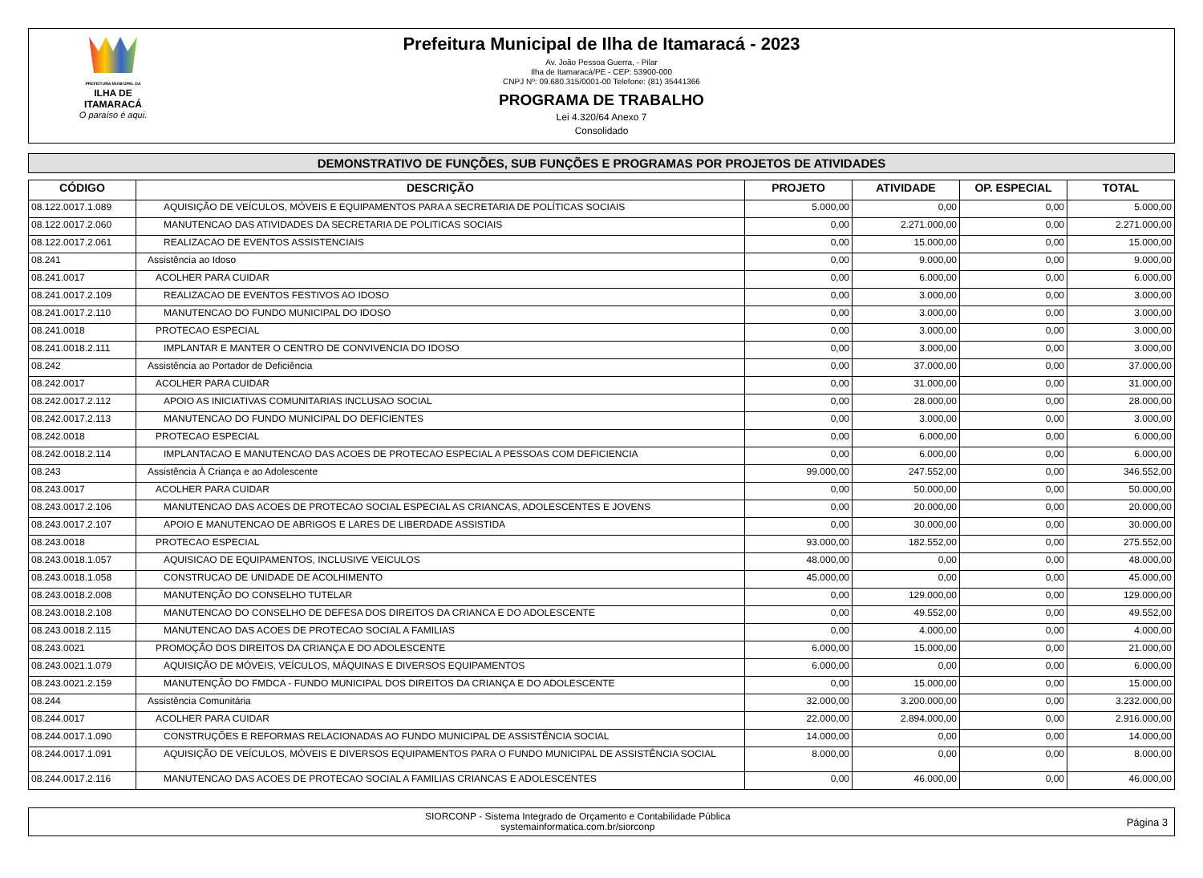PREFEITURA MUNICIPAL DA
ILHA DE ITAMARACÁ
O paraíso é aqui.
Prefeitura Municipal de Ilha de Itamaracá - 2023
Av. João Pessoa Guerra, - Pilar
Ilha de Itamaracá/PE - CEP: 53900-000
CNPJ Nº: 09.680.315/0001-00 Telefone: (81) 35441366
PROGRAMA DE TRABALHO
Lei 4.320/64 Anexo 7
Consolidado
DEMONSTRATIVO DE FUNÇÕES, SUB FUNÇÕES E PROGRAMAS POR PROJETOS DE ATIVIDADES
| CÓDIGO | DESCRIÇÃO | PROJETO | ATIVIDADE | OP. ESPECIAL | TOTAL |
| --- | --- | --- | --- | --- | --- |
| 08.122.0017.1.089 | AQUISIÇÃO DE VEÍCULOS, MÓVEIS E EQUIPAMENTOS PARA A SECRETARIA DE POLÍTICAS SOCIAIS | 5.000,00 | 0,00 | 0,00 | 5.000,00 |
| 08.122.0017.2.060 | MANUTENCAO DAS ATIVIDADES DA SECRETARIA DE POLITICAS SOCIAIS | 0,00 | 2.271.000,00 | 0,00 | 2.271.000,00 |
| 08.122.0017.2.061 | REALIZACAO DE EVENTOS ASSISTENCIAIS | 0,00 | 15.000,00 | 0,00 | 15.000,00 |
| 08.241 | Assistência ao Idoso | 0,00 | 9.000,00 | 0,00 | 9.000,00 |
| 08.241.0017 | ACOLHER PARA CUIDAR | 0,00 | 6.000,00 | 0,00 | 6.000,00 |
| 08.241.0017.2.109 | REALIZACAO DE EVENTOS FESTIVOS AO IDOSO | 0,00 | 3.000,00 | 0,00 | 3.000,00 |
| 08.241.0017.2.110 | MANUTENCAO DO FUNDO MUNICIPAL DO IDOSO | 0,00 | 3.000,00 | 0,00 | 3.000,00 |
| 08.241.0018 | PROTECAO ESPECIAL | 0,00 | 3.000,00 | 0,00 | 3.000,00 |
| 08.241.0018.2.111 | IMPLANTAR E MANTER O CENTRO DE CONVIVENCIA DO IDOSO | 0,00 | 3.000,00 | 0,00 | 3.000,00 |
| 08.242 | Assistência ao Portador de Deficiência | 0,00 | 37.000,00 | 0,00 | 37.000,00 |
| 08.242.0017 | ACOLHER PARA CUIDAR | 0,00 | 31.000,00 | 0,00 | 31.000,00 |
| 08.242.0017.2.112 | APOIO AS INICIATIVAS COMUNITARIAS INCLUSAO SOCIAL | 0,00 | 28.000,00 | 0,00 | 28.000,00 |
| 08.242.0017.2.113 | MANUTENCAO DO FUNDO MUNICIPAL DO DEFICIENTES | 0,00 | 3.000,00 | 0,00 | 3.000,00 |
| 08.242.0018 | PROTECAO ESPECIAL | 0,00 | 6.000,00 | 0,00 | 6.000,00 |
| 08.242.0018.2.114 | IMPLANTACAO E MANUTENCAO DAS ACOES DE PROTECAO ESPECIAL A PESSOAS COM DEFICIENCIA | 0,00 | 6.000,00 | 0,00 | 6.000,00 |
| 08.243 | Assistência À Criança e ao Adolescente | 99.000,00 | 247.552,00 | 0,00 | 346.552,00 |
| 08.243.0017 | ACOLHER PARA CUIDAR | 0,00 | 50.000,00 | 0,00 | 50.000,00 |
| 08.243.0017.2.106 | MANUTENCAO DAS ACOES DE PROTECAO SOCIAL ESPECIAL AS CRIANCAS, ADOLESCENTES E JOVENS | 0,00 | 20.000,00 | 0,00 | 20.000,00 |
| 08.243.0017.2.107 | APOIO E MANUTENCAO DE ABRIGOS E LARES DE LIBERDADE ASSISTIDA | 0,00 | 30.000,00 | 0,00 | 30.000,00 |
| 08.243.0018 | PROTECAO ESPECIAL | 93.000,00 | 182.552,00 | 0,00 | 275.552,00 |
| 08.243.0018.1.057 | AQUISICAO DE EQUIPAMENTOS, INCLUSIVE VEICULOS | 48.000,00 | 0,00 | 0,00 | 48.000,00 |
| 08.243.0018.1.058 | CONSTRUCAO DE UNIDADE DE ACOLHIMENTO | 45.000,00 | 0,00 | 0,00 | 45.000,00 |
| 08.243.0018.2.008 | MANUTENÇÃO DO CONSELHO TUTELAR | 0,00 | 129.000,00 | 0,00 | 129.000,00 |
| 08.243.0018.2.108 | MANUTENCAO DO CONSELHO DE DEFESA DOS DIREITOS DA CRIANCA E DO ADOLESCENTE | 0,00 | 49.552,00 | 0,00 | 49.552,00 |
| 08.243.0018.2.115 | MANUTENCAO DAS ACOES DE PROTECAO SOCIAL A FAMILIAS | 0,00 | 4.000,00 | 0,00 | 4.000,00 |
| 08.243.0021 | PROMOÇÃO DOS DIREITOS DA CRIANÇA E DO ADOLESCENTE | 6.000,00 | 15.000,00 | 0,00 | 21.000,00 |
| 08.243.0021.1.079 | AQUISIÇÃO DE MÓVEIS, VEÍCULOS, MÁQUINAS E DIVERSOS EQUIPAMENTOS | 6.000,00 | 0,00 | 0,00 | 6.000,00 |
| 08.243.0021.2.159 | MANUTENÇÃO DO FMDCA - FUNDO MUNICIPAL DOS DIREITOS DA CRIANÇA E DO ADOLESCENTE | 0,00 | 15.000,00 | 0,00 | 15.000,00 |
| 08.244 | Assistência Comunitária | 32.000,00 | 3.200.000,00 | 0,00 | 3.232.000,00 |
| 08.244.0017 | ACOLHER PARA CUIDAR | 22.000,00 | 2.894.000,00 | 0,00 | 2.916.000,00 |
| 08.244.0017.1.090 | CONSTRUÇÕES E REFORMAS RELACIONADAS AO FUNDO MUNICIPAL DE ASSISTÊNCIA SOCIAL | 14.000,00 | 0,00 | 0,00 | 14.000,00 |
| 08.244.0017.1.091 | AQUISIÇÃO DE VEÍCULOS, MÓVEIS E DIVERSOS EQUIPAMENTOS PARA O FUNDO MUNICIPAL DE ASSISTÊNCIA SOCIAL | 8.000,00 | 0,00 | 0,00 | 8.000,00 |
| 08.244.0017.2.116 | MANUTENCAO DAS ACOES DE PROTECAO SOCIAL A FAMILIAS CRIANCAS E ADOLESCENTES | 0,00 | 46.000,00 | 0,00 | 46.000,00 |
SIORCONP - Sistema Integrado de Orçamento e Contabilidade Pública
systemainformatica.com.br/siorconp
Página 3